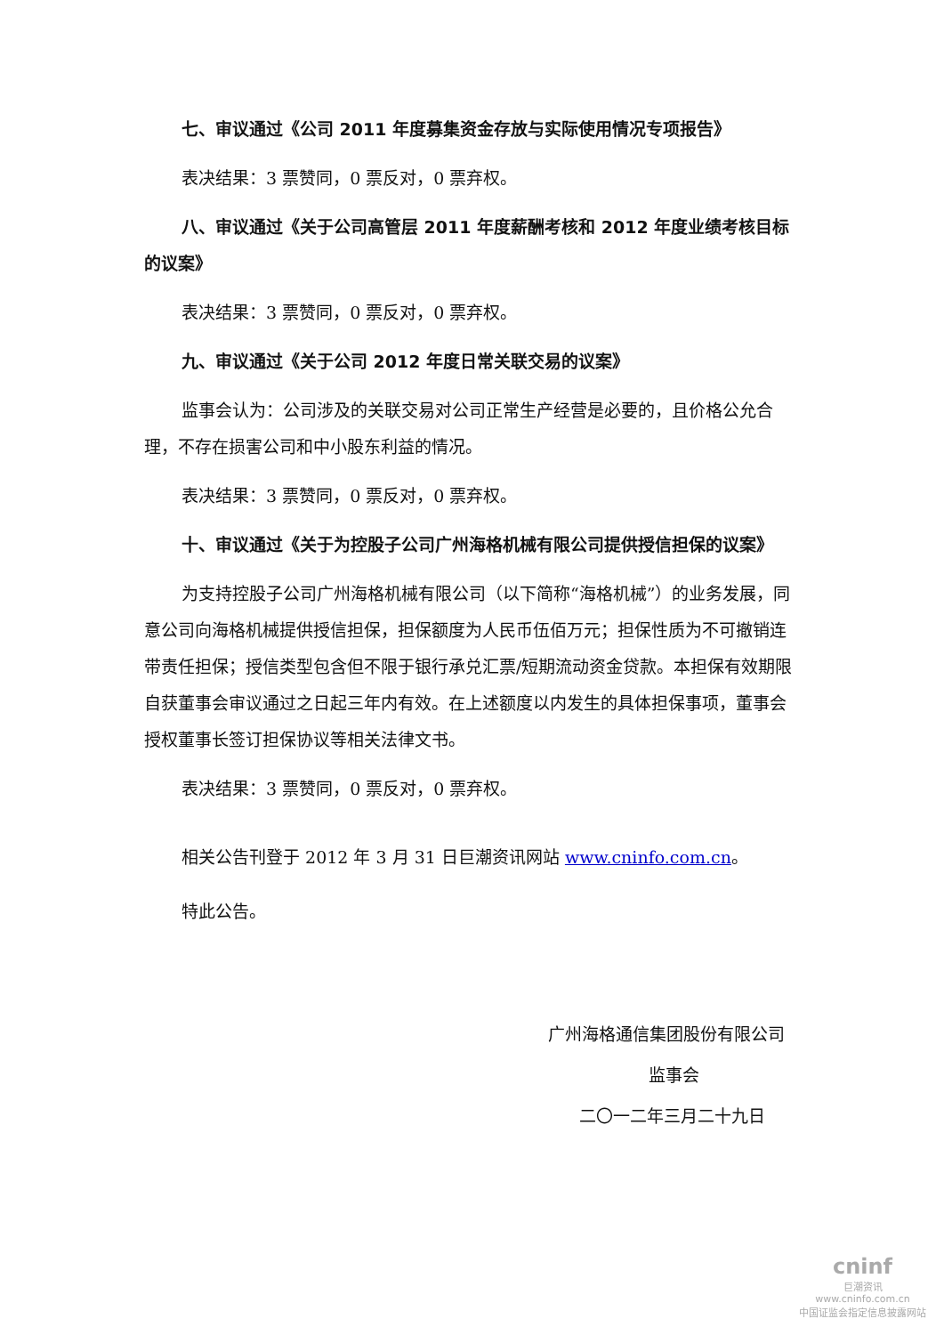七、审议通过《公司 2011 年度募集资金存放与实际使用情况专项报告》
表决结果：3 票赞同，0 票反对，0 票弃权。
八、审议通过《关于公司高管层 2011 年度薪酬考核和 2012 年度业绩考核目标的议案》
表决结果：3 票赞同，0 票反对，0 票弃权。
九、审议通过《关于公司 2012 年度日常关联交易的议案》
监事会认为：公司涉及的关联交易对公司正常生产经营是必要的，且价格公允合理，不存在损害公司和中小股东利益的情况。
表决结果：3 票赞同，0 票反对，0 票弃权。
十、审议通过《关于为控股子公司广州海格机械有限公司提供授信担保的议案》
为支持控股子公司广州海格机械有限公司（以下简称“海格机械”）的业务发展，同意公司向海格机械提供授信担保，担保额度为人民币伍佰万元；担保性质为不可撤销连带责任担保；授信类型包含但不限于银行承兑汇票/短期流动资金贷款。本担保有效期限自获董事会审议通过之日起三年内有效。在上述额度以内发生的具体担保事项，董事会授权董事长签订担保协议等相关法律文书。
表决结果：3 票赞同，0 票反对，0 票弃权。
相关公告刊登于 2012 年 3 月 31 日巨潮资讯网站 www.cninfo.com.cn。
特此公告。
广州海格通信集团股份有限公司
监事会
二〇一二年三月二十九日
cninf
巨潮资讯
www.cninfo.com.cn
中国证监会指定信息披露网站